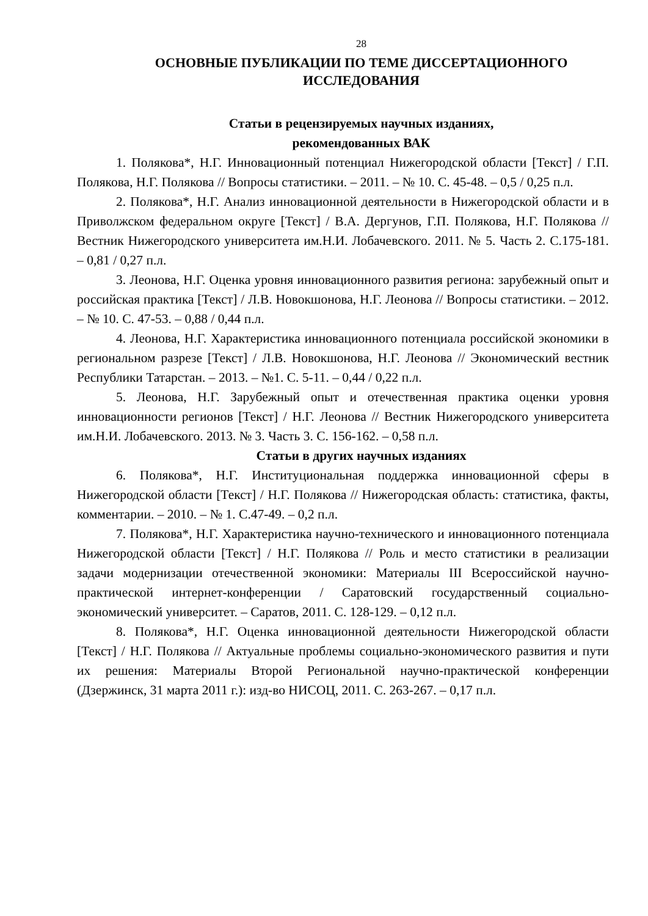28
ОСНОВНЫЕ ПУБЛИКАЦИИ ПО ТЕМЕ ДИССЕРТАЦИОННОГО ИССЛЕДОВАНИЯ
Статьи в рецензируемых научных изданиях,
рекомендованных ВАК
1. Полякова*, Н.Г. Инновационный потенциал Нижегородской области [Текст] / Г.П. Полякова, Н.Г. Полякова // Вопросы статистики. – 2011. – № 10. С. 45-48. – 0,5 / 0,25 п.л.
2. Полякова*, Н.Г. Анализ инновационной деятельности в Нижегородской области и в Приволжском федеральном округе [Текст] / В.А. Дергунов, Г.П. Полякова, Н.Г. Полякова // Вестник Нижегородского университета им.Н.И. Лобачевского. 2011. № 5. Часть 2. С.175-181. – 0,81 / 0,27 п.л.
3. Леонова, Н.Г. Оценка уровня инновационного развития региона: зарубежный опыт и российская практика [Текст] / Л.В. Новокшонова, Н.Г. Леонова // Вопросы статистики. – 2012. – № 10. С. 47-53. – 0,88 / 0,44 п.л.
4. Леонова, Н.Г. Характеристика инновационного потенциала российской экономики в региональном разрезе [Текст] / Л.В. Новокшонова, Н.Г. Леонова // Экономический вестник Республики Татарстан. – 2013. – №1. С. 5-11. – 0,44 / 0,22 п.л.
5. Леонова, Н.Г. Зарубежный опыт и отечественная практика оценки уровня инновационности регионов [Текст] / Н.Г. Леонова // Вестник Нижегородского университета им.Н.И. Лобачевского. 2013. № 3. Часть 3. С. 156-162. – 0,58 п.л.
Статьи в других научных изданиях
6. Полякова*, Н.Г. Институциональная поддержка инновационной сферы в Нижегородской области [Текст] / Н.Г. Полякова // Нижегородская область: статистика, факты, комментарии. – 2010. – № 1. С.47-49. – 0,2 п.л.
7. Полякова*, Н.Г. Характеристика научно-технического и инновационного потенциала Нижегородской области [Текст] / Н.Г. Полякова // Роль и место статистики в реализации задачи модернизации отечественной экономики: Материалы III Всероссийской научно-практической интернет-конференции / Саратовский государственный социально-экономический университет. – Саратов, 2011. С. 128-129. – 0,12 п.л.
8. Полякова*, Н.Г. Оценка инновационной деятельности Нижегородской области [Текст] / Н.Г. Полякова // Актуальные проблемы социально-экономического развития и пути их решения: Материалы Второй Региональной научно-практической конференции (Дзержинск, 31 марта 2011 г.): изд-во НИСОЦ, 2011. С. 263-267. – 0,17 п.л.